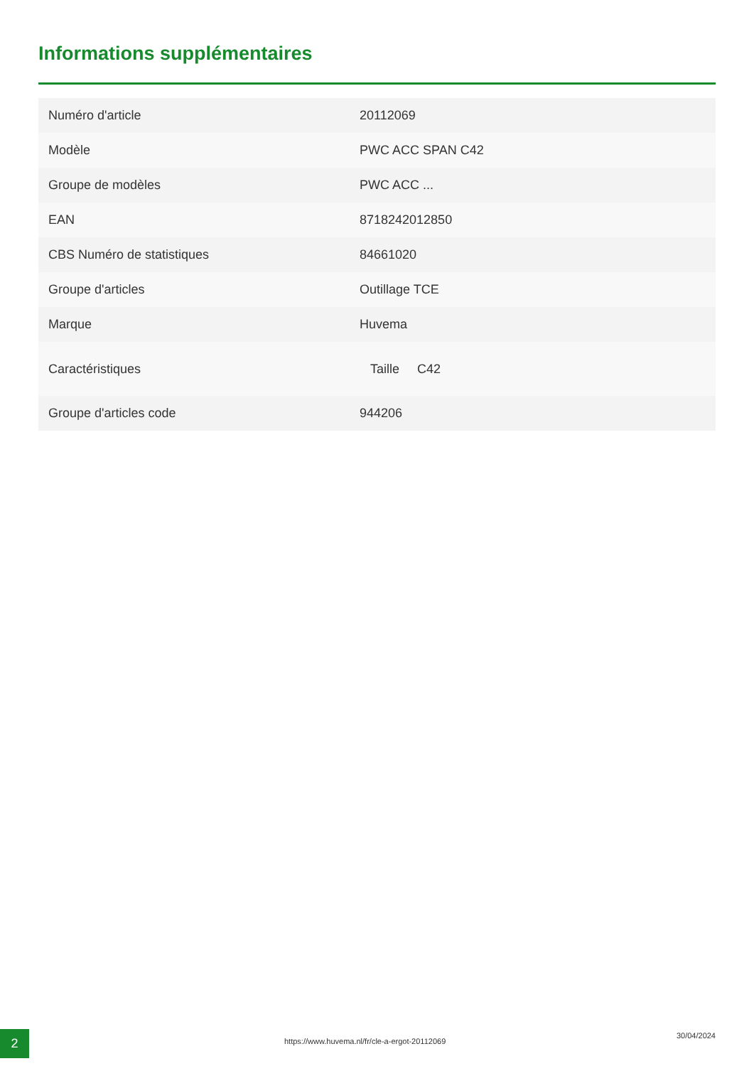Informations supplémentaires
| Numéro d'article | 20112069 |
| Modèle | PWC ACC SPAN C42 |
| Groupe de modèles | PWC ACC ... |
| EAN | 8718242012850 |
| CBS Numéro de statistiques | 84661020 |
| Groupe d'articles | Outillage TCE |
| Marque | Huvema |
| Caractéristiques | Taille C42 |
| Groupe d'articles code | 944206 |
2
https://www.huvema.nl/fr/cle-a-ergot-20112069
30/04/2024